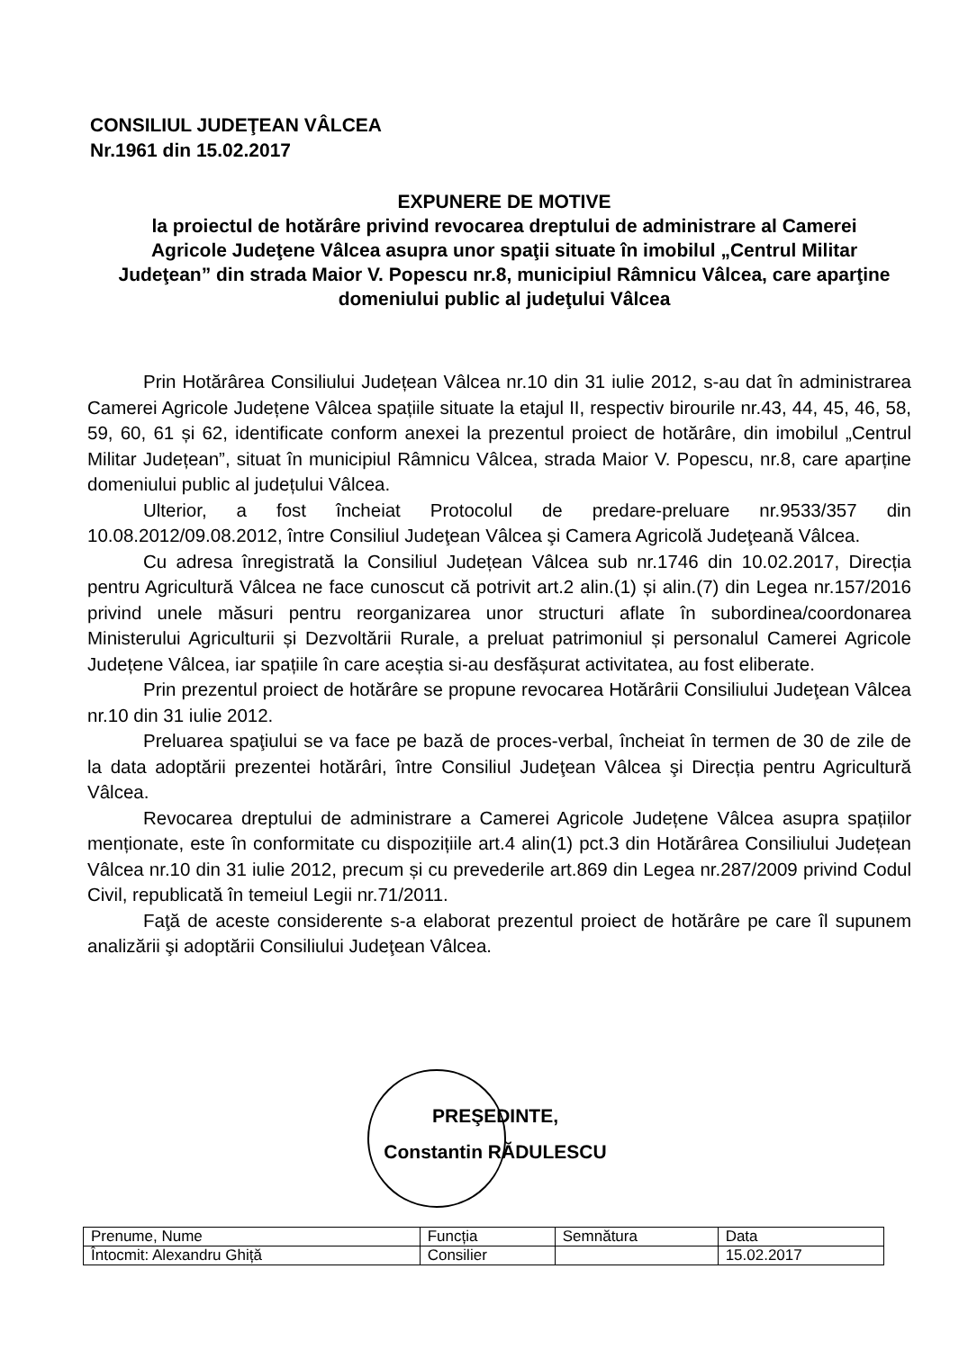CONSILIUL JUDEŢEAN VÂLCEA
Nr.1961 din 15.02.2017
EXPUNERE DE MOTIVE
la proiectul de hotărâre privind revocarea dreptului de administrare al Camerei Agricole Judeţene Vâlcea asupra unor spaţii situate în imobilul „Centrul Militar Judeţean” din strada Maior V. Popescu nr.8, municipiul Râmnicu Vâlcea, care aparţine domeniului public al judeţului Vâlcea
Prin Hotărârea Consiliului Județean Vâlcea nr.10 din 31 iulie 2012, s-au dat în administrarea Camerei Agricole Județene Vâlcea spațiile situate la etajul II, respectiv birourile nr.43, 44, 45, 46, 58, 59, 60, 61 și 62, identificate conform anexei la prezentul proiect de hotărâre, din imobilul „Centrul Militar Județean”, situat în municipiul Râmnicu Vâlcea, strada Maior V. Popescu, nr.8, care aparține domeniului public al județului Vâlcea.
Ulterior, a fost încheiat Protocolul de predare-preluare nr.9533/357 din 10.08.2012/09.08.2012, între Consiliul Judeţean Vâlcea şi Camera Agricolă Judeţeană Vâlcea.
Cu adresa înregistrată la Consiliul Județean Vâlcea sub nr.1746 din 10.02.2017, Direcția pentru Agricultură Vâlcea ne face cunoscut că potrivit art.2 alin.(1) și alin.(7) din Legea nr.157/2016 privind unele măsuri pentru reorganizarea unor structuri aflate în subordinea/coordonarea Ministerului Agriculturii și Dezvoltării Rurale, a preluat patrimoniul și personalul Camerei Agricole Județene Vâlcea, iar spațiile în care aceștia si-au desfășurat activitatea, au fost eliberate.
Prin prezentul proiect de hotărâre se propune revocarea Hotărârii Consiliului Judeţean Vâlcea nr.10 din 31 iulie 2012.
Preluarea spaţiului se va face pe bază de proces-verbal, încheiat în termen de 30 de zile de la data adoptării prezentei hotărâri, între Consiliul Judeţean Vâlcea şi Direcția pentru Agricultură Vâlcea.
Revocarea dreptului de administrare a Camerei Agricole Județene Vâlcea asupra spațiilor menționate, este în conformitate cu dispozițiile art.4 alin(1) pct.3 din Hotărârea Consiliului Județean Vâlcea nr.10 din 31 iulie 2012, precum și cu prevederile art.869 din Legea nr.287/2009 privind Codul Civil, republicată în temeiul Legii nr.71/2011.
Faţă de aceste considerente s-a elaborat prezentul proiect de hotărâre pe care îl supunem analizării şi adoptării Consiliului Judeţean Vâlcea.
PREŞEDINTE,
Constantin RĂDULESCU
| Prenume, Nume | Funcția | Semnătura | Data |
| Întocmit: Alexandru Ghiță | Consilier | | 15.02.2017 |